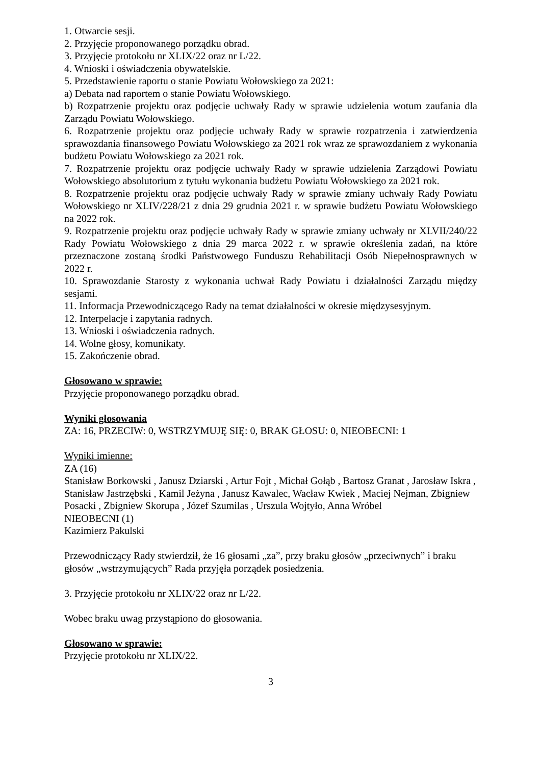1. Otwarcie sesji.
2. Przyjęcie proponowanego porządku obrad.
3. Przyjęcie protokołu nr XLIX/22 oraz nr L/22.
4. Wnioski i oświadczenia obywatelskie.
5. Przedstawienie raportu o stanie Powiatu Wołowskiego za 2021:
a) Debata nad raportem o stanie Powiatu Wołowskiego.
b) Rozpatrzenie projektu oraz podjęcie uchwały Rady w sprawie udzielenia wotum zaufania dla Zarządu Powiatu Wołowskiego.
6. Rozpatrzenie projektu oraz podjęcie uchwały Rady w sprawie rozpatrzenia i zatwierdzenia sprawozdania finansowego Powiatu Wołowskiego za 2021 rok wraz ze sprawozdaniem z wykonania budżetu Powiatu Wołowskiego za 2021 rok.
7. Rozpatrzenie projektu oraz podjęcie uchwały Rady w sprawie udzielenia Zarządowi Powiatu Wołowskiego absolutorium z tytułu wykonania budżetu Powiatu Wołowskiego za 2021 rok.
8. Rozpatrzenie projektu oraz podjęcie uchwały Rady w sprawie zmiany uchwały Rady Powiatu Wołowskiego nr XLIV/228/21 z dnia 29 grudnia 2021 r. w sprawie budżetu Powiatu Wołowskiego na 2022 rok.
9. Rozpatrzenie projektu oraz podjęcie uchwały Rady w sprawie zmiany uchwały nr XLVII/240/22 Rady Powiatu Wołowskiego z dnia 29 marca 2022 r. w sprawie określenia zadań, na które przeznaczone zostaną środki Państwowego Funduszu Rehabilitacji Osób Niepełnosprawnych w 2022 r.
10. Sprawozdanie Starosty z wykonania uchwał Rady Powiatu i działalności Zarządu między sesjami.
11. Informacja Przewodniczącego Rady na temat działalności w okresie międzysesyjnym.
12. Interpelacje i zapytania radnych.
13. Wnioski i oświadczenia radnych.
14. Wolne głosy, komunikaty.
15. Zakończenie obrad.
Głosowano w sprawie:
Przyjęcie proponowanego porządku obrad.
Wyniki głosowania
ZA: 16, PRZECIW: 0, WSTRZYMUJĘ SIĘ: 0, BRAK GŁOSU: 0, NIEOBECNI: 1
Wyniki imienne:
ZA (16)
Stanisław Borkowski , Janusz Dziarski , Artur Fojt , Michał Gołąb , Bartosz Granat , Jarosław Iskra , Stanisław Jastrzębski , Kamil Jeżyna , Janusz Kawalec, Wacław Kwiek , Maciej Nejman, Zbigniew Posacki , Zbigniew Skorupa , Józef Szumilas , Urszula Wojtyło, Anna Wróbel
NIEOBECNI (1)
Kazimierz Pakulski
Przewodniczący Rady stwierdził, że 16 głosami „za”, przy braku głosów „przeciwnych” i braku głosów „wstrzymujących” Rada przyjęła porządek posiedzenia.
3. Przyjęcie protokołu nr XLIX/22 oraz nr L/22.
Wobec braku uwag przystąpiono do głosowania.
Głosowano w sprawie:
Przyjęcie protokołu nr XLIX/22.
3